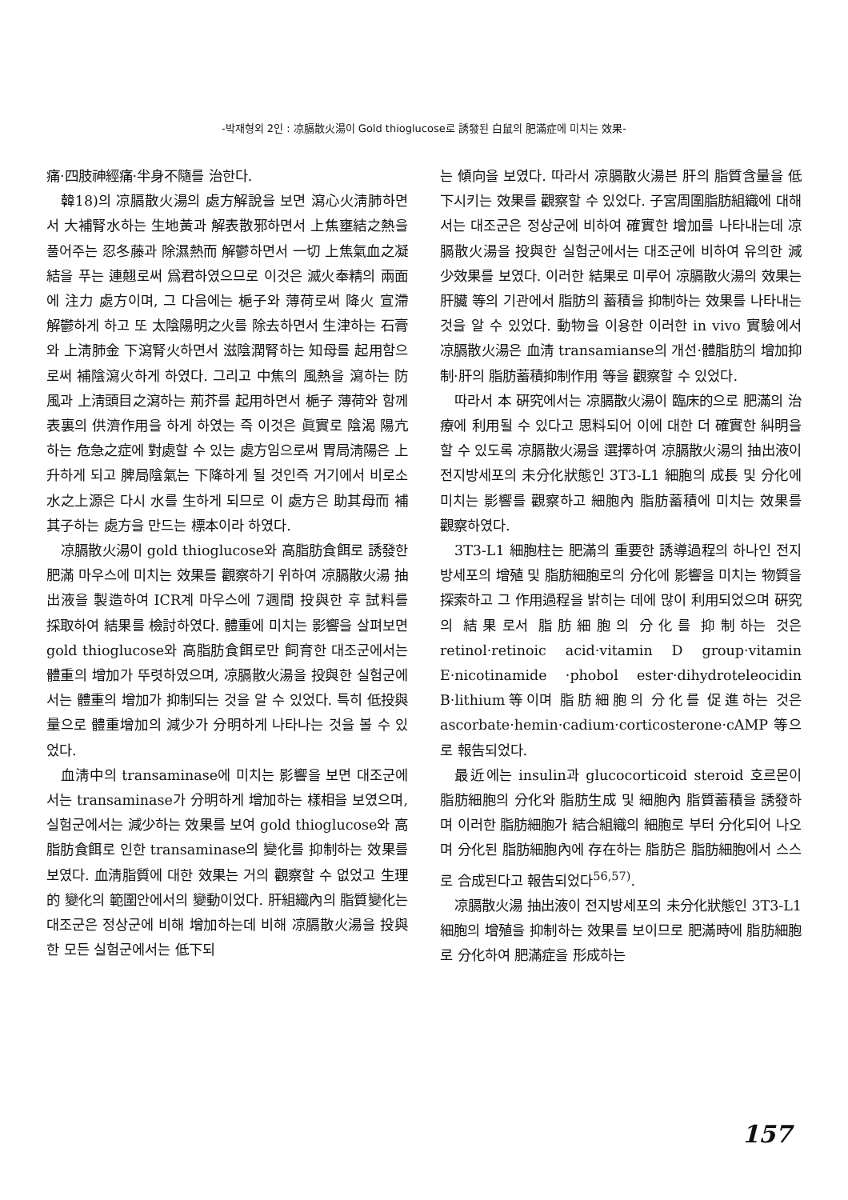-박재형외 2인 : 凉膈散火湯이 Gold thioglucose로 誘發된 白鼠의 肥滿症에 미치는 效果-
痛·四肢神經痛·半身不隨를 治한다.
韓18)의 凉膈散火湯의 處方解說을 보면 瀉心火淸肺하면서 大補腎水하는 生地黃과 解表散邪하면서 上焦壅結之熱을 풀어주는 忍冬藤과 除濕熱而 解鬱하면서 一切 上焦氣血之凝結을 푸는 連翹로써 爲君하였으므로 이것은 滅火奉精의 兩面에 注力 處方이며, 그 다음에는 梔子와 薄荷로써 降火 宣滯 解鬱하게 하고 또 太陰陽明之火를 除去하면서 生津하는 石膏와 上淸肺金 下瀉腎火하면서 滋陰潤腎하는 知母를 起用함으로써 補陰瀉火하게 하였다. 그리고 中焦의 風熱을 瀉하는 防風과 上淸頭目之瀉하는 荊芥를 起用하면서 梔子 薄荷와 함께 表裏의 供濟作用을 하게 하였는 즉 이것은 眞實로 陰渴 陽亢하는 危急之症에 對處할 수 있는 處方임으로써 胃局淸陽은 上升하게 되고 脾局陰氣는 下降하게 될 것인즉 거기에서 비로소 水之上源은 다시 水를 生하게 되므로 이 處方은 助其母而 補其子하는 處方을 만드는 標本이라 하였다.
凉膈散火湯이 gold thioglucose와 高脂肪食餌로 誘發한 肥滿 마우스에 미치는 效果를 觀察하기 위하여 凉膈散火湯 抽出液을 製造하여 ICR계 마우스에 7週間 投與한 후 試料를 採取하여 結果를 檢討하였다. 體重에 미치는 影響을 살펴보면 gold thioglucose와 高脂肪食餌로만 飼育한 대조군에서는 體重의 增加가 뚜렷하였으며, 凉膈散火湯을 投與한 실험군에서는 體重의 增加가 抑制되는 것을 알 수 있었다. 특히 低投與量으로 體重增加의 減少가 分明하게 나타나는 것을 볼 수 있었다.
血淸中의 transaminase에 미치는 影響을 보면 대조군에서는 transaminase가 分明하게 增加하는 樣相을 보였으며, 실험군에서는 減少하는 效果를 보여 gold thioglucose와 高脂肪食餌로 인한 transaminase의 變化를 抑制하는 效果를 보였다. 血淸脂質에 대한 效果는 거의 觀察할 수 없었고 生理的 變化의 範圍안에서의 變動이었다. 肝組織內의 脂質變化는 대조군은 정상군에 비해 增加하는데 비해 凉膈散火湯을 投與한 모든 실험군에서는 低下되
는 傾向을 보였다. 따라서 凉膈散火湯븐 肝의 脂質含量을 低下시키는 效果를 觀察할 수 있었다. 子宮周圍脂肪組織에 대해서는 대조군은 정상군에 비하여 確實한 增加를 나타내는데 凉膈散火湯을 投與한 실험군에서는 대조군에 비하여 유의한 減少效果를 보였다. 이러한 結果로 미루어 凉膈散火湯의 效果는 肝臟 等의 기관에서 脂肪의 蓄積을 抑制하는 效果를 나타내는 것을 알 수 있었다. 動物을 이용한 이러한 in vivo 實驗에서 凉膈散火湯은 血淸 transamianse의 개선·體脂肪의 增加抑制·肝의 脂肪蓄積抑制作用 等을 觀察할 수 있었다.
따라서 本 硏究에서는 凉膈散火湯이 臨床的으로 肥滿의 治療에 利用될 수 있다고 思料되어 이에 대한 더 確實한 糾明을 할 수 있도록 凉膈散火湯을 選擇하여 凉膈散火湯의 抽出液이 전지방세포의 未分化狀態인 3T3-L1 細胞의 成長 및 分化에 미치는 影響를 觀察하고 細胞內 脂肪蓄積에 미치는 效果를 觀察하였다.
3T3-L1 細胞柱는 肥滿의 重要한 誘導過程의 하나인 전지방세포의 增殖 및 脂肪細胞로의 分化에 影響을 미치는 物質을 探索하고 그 作用過程을 밝히는 데에 많이 利用되었으며 硏究의 結果로서 脂肪細胞의 分化를 抑制하는 것은 retinol·retinoic acid·vitamin D group·vitamin E·nicotinamide ·phobol ester·dihydroteleocidin B·lithium等이며 脂肪細胞의 分化를 促進하는 것은 ascorbate·hemin·cadium·corticosterone·cAMP 等으로 報告되었다.
最近에는 insulin과 glucocorticoid steroid 호르몬이 脂肪細胞의 分化와 脂肪生成 및 細胞內 脂質蓄積을 誘發하며 이러한 脂肪細胞가 結合組織의 細胞로 부터 分化되어 나오며 分化된 脂肪細胞內에 存在하는 脂肪은 脂肪細胞에서 스스로 合成된다고 報告되었다<sup>56,57)</sup>.
凉膈散火湯 抽出液이 전지방세포의 未分化狀態인 3T3-L1 細胞의 增殖을 抑制하는 效果를 보이므로 肥滿時에 脂肪細胞로 分化하여 肥滿症을 形成하는
157